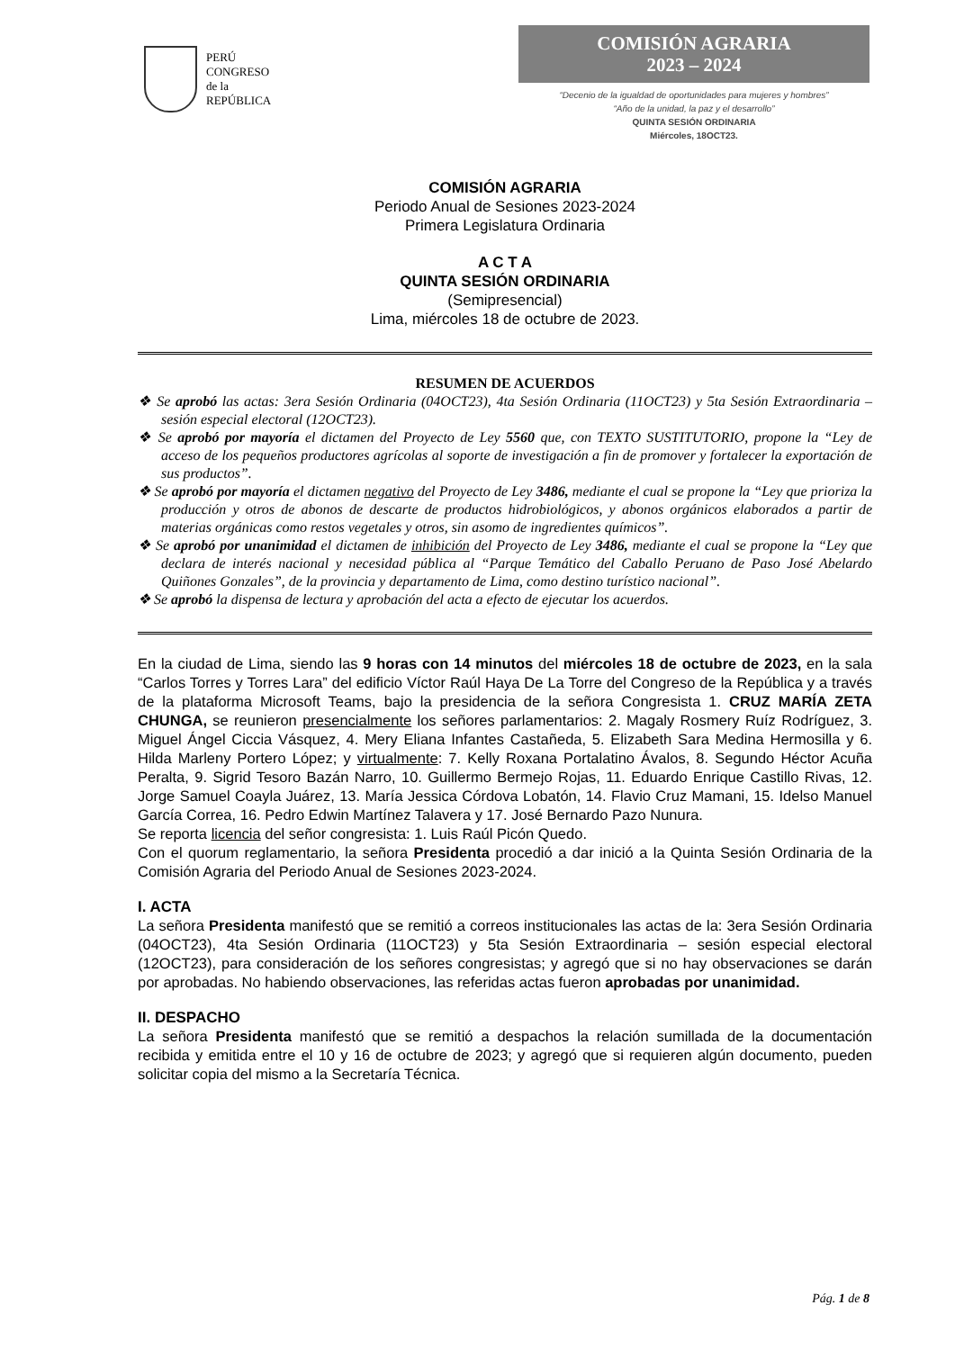PERÚ
CONGRESO
de la
REPÚBLICA
COMISIÓN AGRARIA
2023 – 2024
“Decenio de la igualdad de oportunidades para mujeres y hombres”
“Año de la unidad, la paz y el desarrollo”
QUINTA SESIÓN ORDINARIA
Miércoles, 18OCT23.
COMISIÓN AGRARIA
Periodo Anual de Sesiones 2023-2024
Primera Legislatura Ordinaria
A C T A
QUINTA SESIÓN ORDINARIA
(Semipresencial)
Lima, miércoles 18 de octubre de 2023.
RESUMEN DE ACUERDOS
❖ Se aprobó las actas: 3era Sesión Ordinaria (04OCT23), 4ta Sesión Ordinaria (11OCT23) y 5ta Sesión Extraordinaria – sesión especial electoral (12OCT23).
❖ Se aprobó por mayoría el dictamen del Proyecto de Ley 5560 que, con TEXTO SUSTITUTORIO, propone la “Ley de acceso de los pequeños productores agrícolas al soporte de investigación a fin de promover y fortalecer la exportación de sus productos”.
❖ Se aprobó por mayoría el dictamen negativo del Proyecto de Ley 3486, mediante el cual se propone la “Ley que prioriza la producción y otros de abonos de descarte de productos hidrobiológicos, y abonos orgánicos elaborados a partir de materias orgánicas como restos vegetales y otros, sin asomo de ingredientes químicos”.
❖ Se aprobó por unanimidad el dictamen de inhibición del Proyecto de Ley 3486, mediante el cual se propone la “Ley que declara de interés nacional y necesidad pública al “Parque Temático del Caballo Peruano de Paso José Abelardo Quiñones Gonzales”, de la provincia y departamento de Lima, como destino turístico nacional”.
❖ Se aprobó la dispensa de lectura y aprobación del acta a efecto de ejecutar los acuerdos.
En la ciudad de Lima, siendo las 9 horas con 14 minutos del miércoles 18 de octubre de 2023, en la sala “Carlos Torres y Torres Lara” del edificio Víctor Raúl Haya De La Torre del Congreso de la República y a través de la plataforma Microsoft Teams, bajo la presidencia de la señora Congresista 1. CRUZ MARÍA ZETA CHUNGA, se reunieron presencialmente los señores parlamentarios: 2. Magaly Rosmery Ruíz Rodríguez, 3. Miguel Ángel Ciccia Vásquez, 4. Mery Eliana Infantes Castañeda, 5. Elizabeth Sara Medina Hermosilla y 6. Hilda Marleny Portero López; y virtualmente: 7. Kelly Roxana Portalatino Ávalos, 8. Segundo Héctor Acuña Peralta, 9. Sigrid Tesoro Bazán Narro, 10. Guillermo Bermejo Rojas, 11. Eduardo Enrique Castillo Rivas, 12. Jorge Samuel Coayla Juárez, 13. María Jessica Córdova Lobatón, 14. Flavio Cruz Mamani, 15. Idelso Manuel García Correa, 16. Pedro Edwin Martínez Talavera y 17. José Bernardo Pazo Nunura.
Se reporta licencia del señor congresista: 1. Luis Raúl Picón Quedo.
Con el quorum reglamentario, la señora Presidenta procedió a dar inició a la Quinta Sesión Ordinaria de la Comisión Agraria del Periodo Anual de Sesiones 2023-2024.
I. ACTA
La señora Presidenta manifestó que se remitió a correos institucionales las actas de la: 3era Sesión Ordinaria (04OCT23), 4ta Sesión Ordinaria (11OCT23) y 5ta Sesión Extraordinaria – sesión especial electoral (12OCT23), para consideración de los señores congresistas; y agregó que si no hay observaciones se darán por aprobadas. No habiendo observaciones, las referidas actas fueron aprobadas por unanimidad.
II. DESPACHO
La señora Presidenta manifestó que se remitió a despachos la relación sumillada de la documentación recibida y emitida entre el 10 y 16 de octubre de 2023; y agregó que si requieren algún documento, pueden solicitar copia del mismo a la Secretaría Técnica.
Pág. 1 de 8